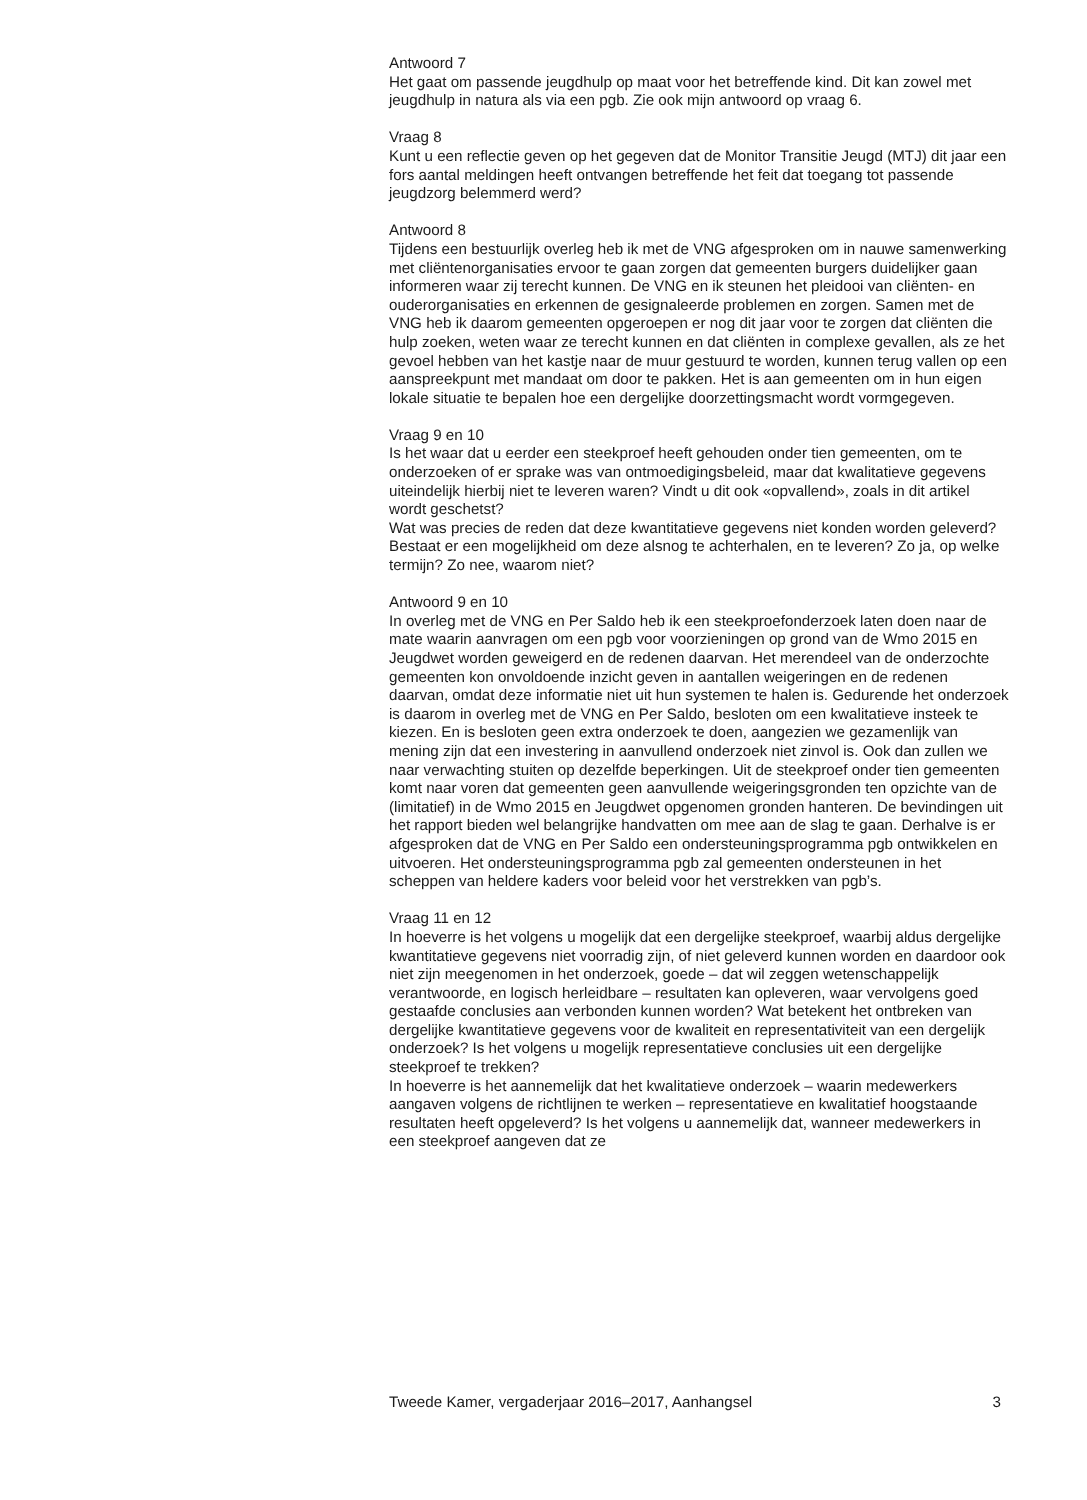Antwoord 7
Het gaat om passende jeugdhulp op maat voor het betreffende kind. Dit kan zowel met jeugdhulp in natura als via een pgb. Zie ook mijn antwoord op vraag 6.
Vraag 8
Kunt u een reflectie geven op het gegeven dat de Monitor Transitie Jeugd (MTJ) dit jaar een fors aantal meldingen heeft ontvangen betreffende het feit dat toegang tot passende jeugdzorg belemmerd werd?
Antwoord 8
Tijdens een bestuurlijk overleg heb ik met de VNG afgesproken om in nauwe samenwerking met cliëntenorganisaties ervoor te gaan zorgen dat gemeenten burgers duidelijker gaan informeren waar zij terecht kunnen. De VNG en ik steunen het pleidooi van cliënten- en ouderorganisaties en erkennen de gesignaleerde problemen en zorgen. Samen met de VNG heb ik daarom gemeenten opgeroepen er nog dit jaar voor te zorgen dat cliënten die hulp zoeken, weten waar ze terecht kunnen en dat cliënten in complexe gevallen, als ze het gevoel hebben van het kastje naar de muur gestuurd te worden, kunnen terug vallen op een aanspreekpunt met mandaat om door te pakken. Het is aan gemeenten om in hun eigen lokale situatie te bepalen hoe een dergelijke doorzettingsmacht wordt vormgegeven.
Vraag 9 en 10
Is het waar dat u eerder een steekproef heeft gehouden onder tien gemeenten, om te onderzoeken of er sprake was van ontmoedigingsbeleid, maar dat kwalitatieve gegevens uiteindelijk hierbij niet te leveren waren? Vindt u dit ook «opvallend», zoals in dit artikel wordt geschetst?
Wat was precies de reden dat deze kwantitatieve gegevens niet konden worden geleverd? Bestaat er een mogelijkheid om deze alsnog te achterhalen, en te leveren? Zo ja, op welke termijn? Zo nee, waarom niet?
Antwoord 9 en 10
In overleg met de VNG en Per Saldo heb ik een steekproefonderzoek laten doen naar de mate waarin aanvragen om een pgb voor voorzieningen op grond van de Wmo 2015 en Jeugdwet worden geweigerd en de redenen daarvan. Het merendeel van de onderzochte gemeenten kon onvoldoende inzicht geven in aantallen weigeringen en de redenen daarvan, omdat deze informatie niet uit hun systemen te halen is. Gedurende het onderzoek is daarom in overleg met de VNG en Per Saldo, besloten om een kwalitatieve insteek te kiezen. En is besloten geen extra onderzoek te doen, aangezien we gezamenlijk van mening zijn dat een investering in aanvullend onderzoek niet zinvol is. Ook dan zullen we naar verwachting stuiten op dezelfde beperkingen. Uit de steekproef onder tien gemeenten komt naar voren dat gemeenten geen aanvullende weigeringsgronden ten opzichte van de (limitatief) in de Wmo 2015 en Jeugdwet opgenomen gronden hanteren. De bevindingen uit het rapport bieden wel belangrijke handvatten om mee aan de slag te gaan. Derhalve is er afgesproken dat de VNG en Per Saldo een ondersteuningsprogramma pgb ontwikkelen en uitvoeren. Het ondersteuningsprogramma pgb zal gemeenten ondersteunen in het scheppen van heldere kaders voor beleid voor het verstrekken van pgb’s.
Vraag 11 en 12
In hoeverre is het volgens u mogelijk dat een dergelijke steekproef, waarbij aldus dergelijke kwantitatieve gegevens niet voorradig zijn, of niet geleverd kunnen worden en daardoor ook niet zijn meegenomen in het onderzoek, goede – dat wil zeggen wetenschappelijk verantwoorde, en logisch herleidbare – resultaten kan opleveren, waar vervolgens goed gestaafde conclusies aan verbonden kunnen worden? Wat betekent het ontbreken van dergelijke kwantitatieve gegevens voor de kwaliteit en representativiteit van een dergelijk onderzoek? Is het volgens u mogelijk representatieve conclusies uit een dergelijke steekproef te trekken?
In hoeverre is het aannemelijk dat het kwalitatieve onderzoek – waarin medewerkers aangaven volgens de richtlijnen te werken – representatieve en kwalitatief hoogstaande resultaten heeft opgeleverd? Is het volgens u aannemelijk dat, wanneer medewerkers in een steekproef aangeven dat ze
Tweede Kamer, vergaderjaar 2016–2017, Aanhangsel 3